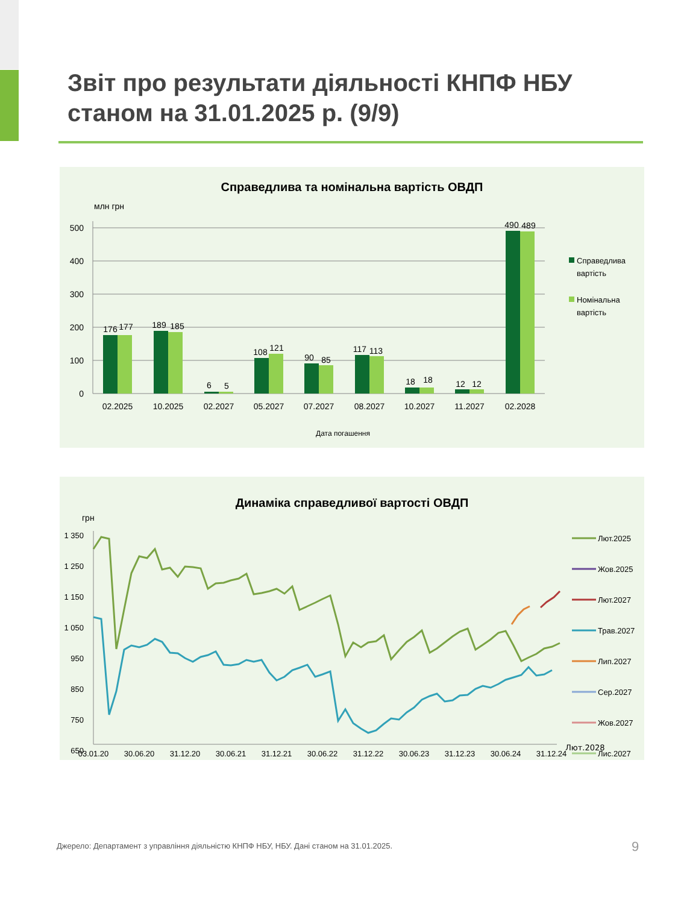Звіт про результати діяльності КНПФ НБУ
станом на 31.01.2025 р. (9/9)
Справедлива та номінальна вартість ОВДП
млн грн
500
400
300
200
100
0
176
177
189
185
6
5
108
121
90
85
117
113
18
18
12
12
490
489
02.2025
10.2025
02.2027
05.2027
07.2027
08.2027
10.2027
11.2027
02.2028
Дата погашення
Справедлива
вартість
Номінальна
вартість
Динаміка справедливої вартості ОВДП
грн
1 350
1 250
1 150
1 050
950
850
750
650
03.01.20
30.06.20
31.12.20
30.06.21
31.12.21
30.06.22
31.12.22
30.06.23
31.12.23
30.06.24
31.12.24
Лют.2025
Жов.2025
Лют.2027
Трав.2027
Лип.2027
Сер.2027
Жов.2027
Лис.2027
Лют.2028
Джерело: Департамент з управління діяльністю КНПФ НБУ, НБУ. Дані станом на 31.01.2025.
9